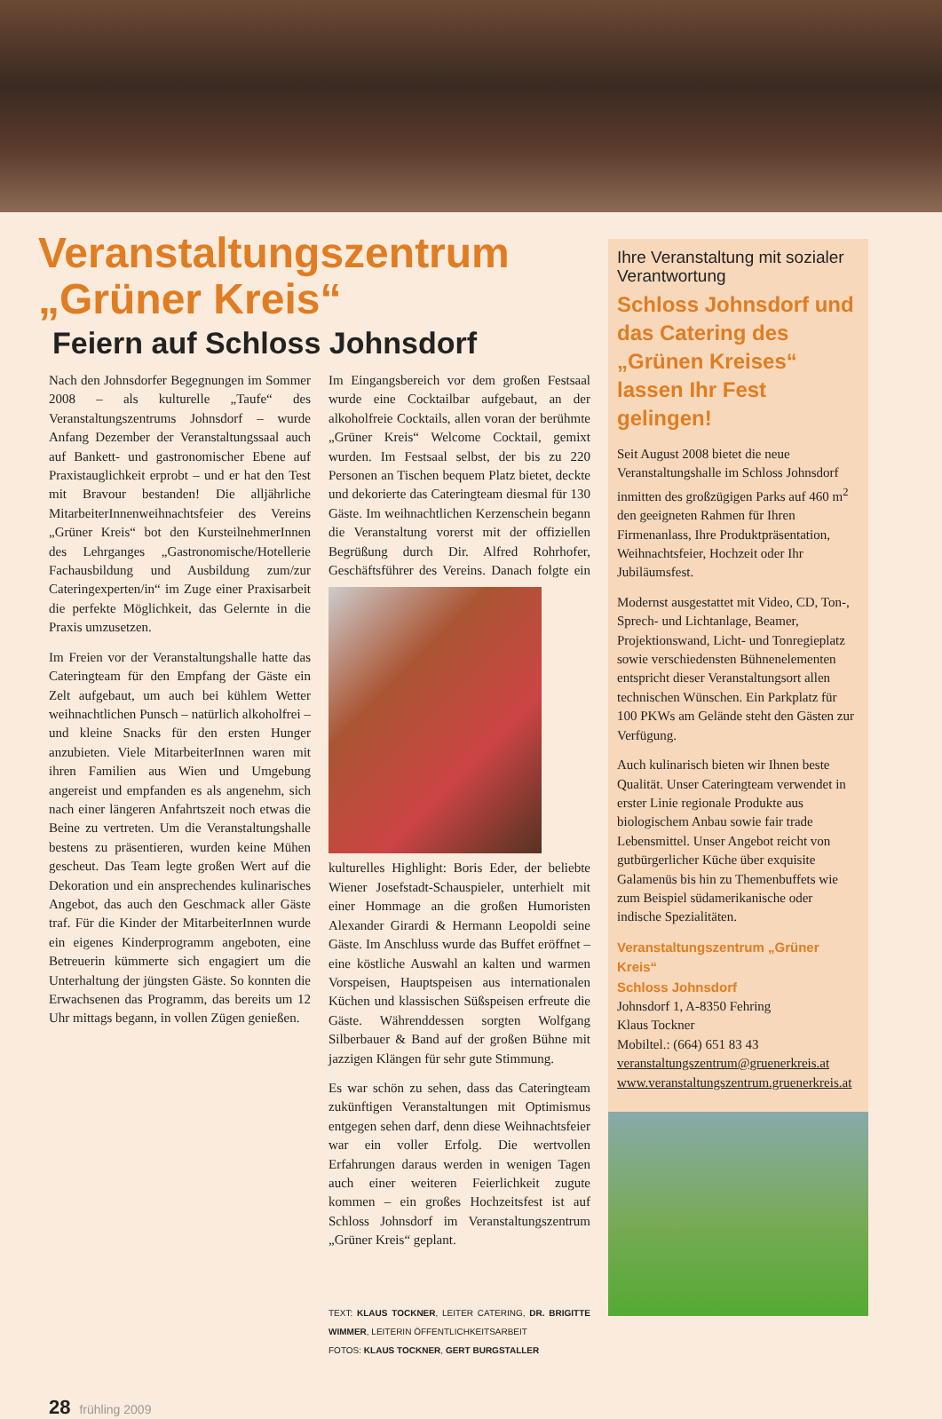Veranstaltungszentrum
„Grüner Kreis“
Feiern auf Schloss Johnsdorf
Nach den Johnsdorfer Begegnungen im Sommer 2008 – als kulturelle „Taufe“ des Veranstaltungszentrums Johnsdorf – wurde Anfang Dezember der Veranstaltungssaal auch auf Bankett- und gastronomischer Ebene auf Praxistauglichkeit erprobt – und er hat den Test mit Bravour bestanden! Die alljährliche MitarbeiterInnenweihnachtsfeier des Vereins „Grüner Kreis“ bot den KursteilnehmerInnen des Lehrganges „Gastronomische/Hotellerie Fachausbildung und Ausbildung zum/zur Cateringexperten/in“ im Zuge einer Praxisarbeit die perfekte Möglichkeit, das Gelernte in die Praxis umzusetzen.
Im Freien vor der Veranstaltungshalle hatte das Cateringteam für den Empfang der Gäste ein Zelt aufgebaut, um auch bei kühlem Wetter weihnachtlichen Punsch – natürlich alkoholfrei – und kleine Snacks für den ersten Hunger anzubieten. Viele MitarbeiterInnen waren mit ihren Familien aus Wien und Umgebung angereist und empfanden es als angenehm, sich nach einer längeren Anfahrtszeit noch etwas die Beine zu vertreten. Um die Veranstaltungshalle bestens zu präsentieren, wurden keine Mühen gescheut. Das Team legte großen Wert auf die Dekoration und ein ansprechendes kulinarisches Angebot, das auch den Geschmack aller Gäste traf. Für die Kinder der MitarbeiterInnen wurde ein eigenes Kinderprogramm angeboten, eine Betreuerin kümmerte sich engagiert um die Unterhaltung der jüngsten Gäste. So konnten die Erwachsenen das Programm, das bereits um 12 Uhr mittags begann, in vollen Zügen genießen.
Im Eingangsbereich vor dem großen Festsaal wurde eine Cocktailbar aufgebaut, an der alkoholfreie Cocktails, allen voran der berühmte „Grüner Kreis“ Welcome Cocktail, gemixt wurden. Im Festsaal selbst, der bis zu 220 Personen an Tischen bequem Platz bietet, deckte und dekorierte das Cateringteam diesmal für 130 Gäste. Im weihnachtlichen Kerzenschein begann die Veranstaltung vorerst mit der offiziellen Begrüßung durch Dir. Alfred Rohrhofer, Geschäftsführer des Vereins. Danach folgte ein kulturelles Highlight: Boris Eder, der beliebte Wiener Josefstadt-Schauspieler, unterhielt mit einer Hommage an die großen Humoristen Alexander Girardi & Hermann Leopoldi seine Gäste. Im Anschluss wurde das Buffet eröffnet – eine köstliche Auswahl an kalten und warmen Vorspeisen, Hauptspeisen aus internationalen Küchen und klassischen Süßspeisen erfreute die Gäste. Währenddessen sorgten Wolfgang Silberbauer & Band auf der großen Bühne mit jazzigen Klängen für sehr gute Stimmung.
Es war schön zu sehen, dass das Cateringteam zukünftigen Veranstaltungen mit Optimismus entgegen sehen darf, denn diese Weihnachtsfeier war ein voller Erfolg. Die wertvollen Erfahrungen daraus werden in wenigen Tagen auch einer weiteren Feierlichkeit zugute kommen – ein großes Hochzeitsfest ist auf Schloss Johnsdorf im Veranstaltungszentrum „Grüner Kreis“ geplant.
TEXT: KLAUS TOCKNER, LEITER CATERING, DR. BRIGITTE WIMMER, LEITERIN ÖFFENTLICHKEITSARBEIT
FOTOS: KLAUS TOCKNER, GERT BURGSTALLER
Ihre Veranstaltung mit sozialer Verantwortung
Schloss Johnsdorf und das Catering des „Grünen Kreises“ lassen Ihr Fest gelingen!
Seit August 2008 bietet die neue Veranstaltungshalle im Schloss Johnsdorf inmitten des großzügigen Parks auf 460 m<sup>2</sup> den geeigneten Rahmen für Ihren Firmenanlass, Ihre Produktpräsentation, Weihnachtsfeier, Hochzeit oder Ihr Jubiläumsfest.
Modernst ausgestattet mit Video, CD, Ton-, Sprech- und Lichtanlage, Beamer, Projektionswand, Licht- und Tonregieplatz sowie verschiedensten Bühnenelementen entspricht dieser Veranstaltungsort allen technischen Wünschen. Ein Parkplatz für 100 PKWs am Gelände steht den Gästen zur Verfügung.
Auch kulinarisch bieten wir Ihnen beste Qualität. Unser Cateringteam verwendet in erster Linie regionale Produkte aus biologischem Anbau sowie fair trade Lebensmittel. Unser Angebot reicht von gutbürgerlicher Küche über exquisite Galamenüs bis hin zu Themenbuffets wie zum Beispiel südamerikanische oder indische Spezialitäten.
Veranstaltungszentrum „Grüner Kreis“
Schloss Johnsdorf
Johnsdorf 1, A-8350 Fehring
Klaus Tockner
Mobiltel.: (664) 651 83 43
veranstaltungszentrum@gruenerkreis.at
www.veranstaltungszentrum.gruenerkreis.at
28 frühling 2009